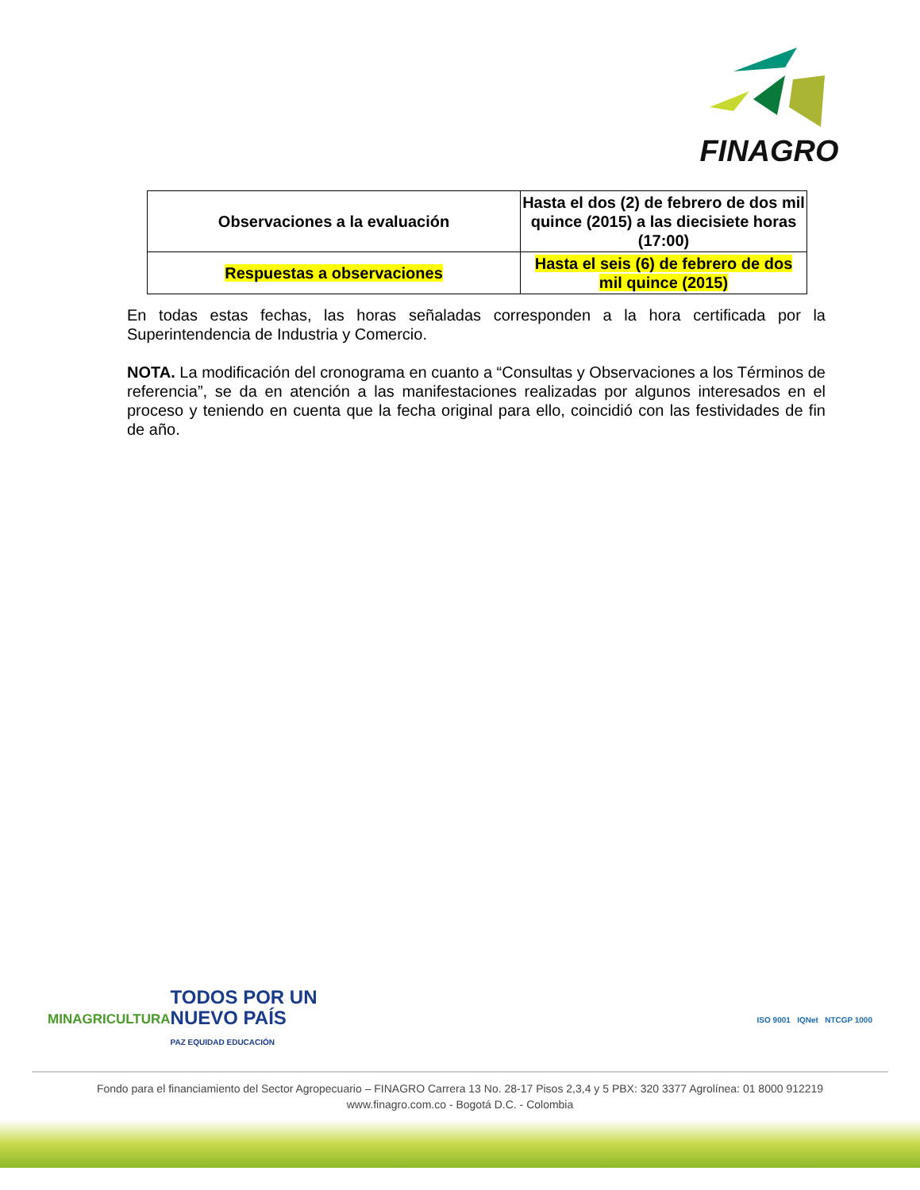FINAGRO
| Observaciones a la evaluación | Hasta el dos (2) de febrero de dos mil quince (2015) a las diecisiete horas (17:00) |
| Respuestas a observaciones | Hasta el seis (6) de febrero de dos mil quince (2015) |
En todas estas fechas, las horas señaladas corresponden a la hora certificada por la Superintendencia de Industria y Comercio.
NOTA. La modificación del cronograma en cuanto a “Consultas y Observaciones a los Términos de referencia”, se da en atención a las manifestaciones realizadas por algunos interesados en el proceso y teniendo en cuenta que la fecha original para ello, coincidió con las festividades de fin de año.
MINAGRICULTURA TODOS POR UN
NUEVO PAÍS
PAZ EQUIDAD EDUCACIÓN ISO 9001 IQNet NTCGP 1000
Fondo para el financiamiento del Sector Agropecuario – FINAGRO Carrera 13 No. 28-17 Pisos 2,3,4 y 5 PBX: 320 3377 Agrolínea: 01 8000 912219
www.finagro.com.co - Bogotá D.C. - Colombia